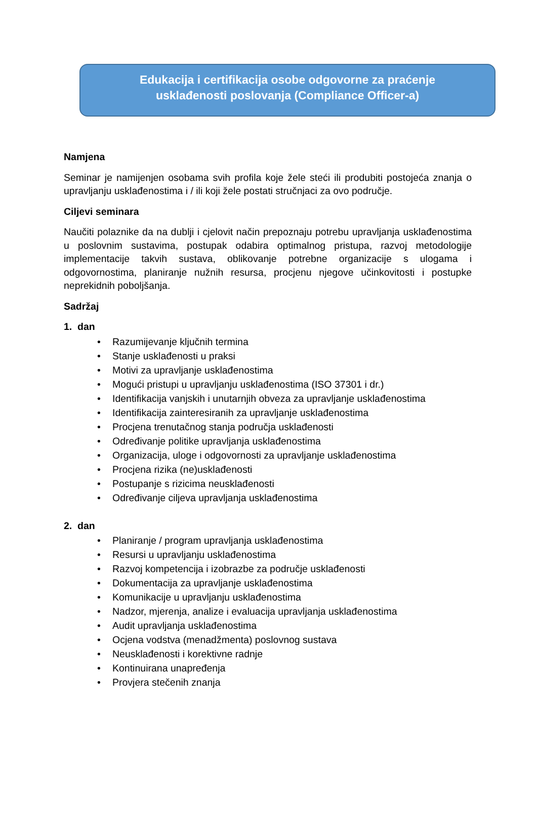Edukacija i certifikacija osobe odgovorne za praćenje
usklađenosti poslovanja (Compliance Officer-a)
Namjena
Seminar je namijenjen osobama svih profila koje žele steći ili produbiti postojeća znanja o upravljanju usklađenostima i / ili koji žele postati stručnjaci za ovo područje.
Ciljevi seminara
Naučiti polaznike da na dublji i cjelovit način prepoznaju potrebu upravljanja usklađenostima u poslovnim sustavima, postupak odabira optimalnog pristupa, razvoj metodologije implementacije takvih sustava, oblikovanje potrebne organizacije s ulogama i odgovornostima, planiranje nužnih resursa, procjenu njegove učinkovitosti i postupke neprekidnih poboljšanja.
Sadržaj
1. dan
• Razumijevanje ključnih termina
• Stanje usklađenosti u praksi
• Motivi za upravljanje usklađenostima
• Mogući pristupi u upravljanju usklađenostima (ISO 37301 i dr.)
• Identifikacija vanjskih i unutarnjih obveza za upravljanje usklađenostima
• Identifikacija zainteresiranih za upravljanje usklađenostima
• Procjena trenutačnog stanja područja usklađenosti
• Određivanje politike upravljanja usklađenostima
• Organizacija, uloge i odgovornosti za upravljanje usklađenostima
• Procjena rizika (ne)usklađenosti
• Postupanje s rizicima neusklađenosti
• Određivanje ciljeva upravljanja usklađenostima
2. dan
• Planiranje / program upravljanja usklađenostima
• Resursi u upravljanju usklađenostima
• Razvoj kompetencija i izobrazbe za područje usklađenosti
• Dokumentacija za upravljanje usklađenostima
• Komunikacije u upravljanju usklađenostima
• Nadzor, mjerenja, analize i evaluacija upravljanja usklađenostima
• Audit upravljanja usklađenostima
• Ocjena vodstva (menadžmenta) poslovnog sustava
• Neusklađenosti i korektivne radnje
• Kontinuirana unapređenja
• Provjera stečenih znanja